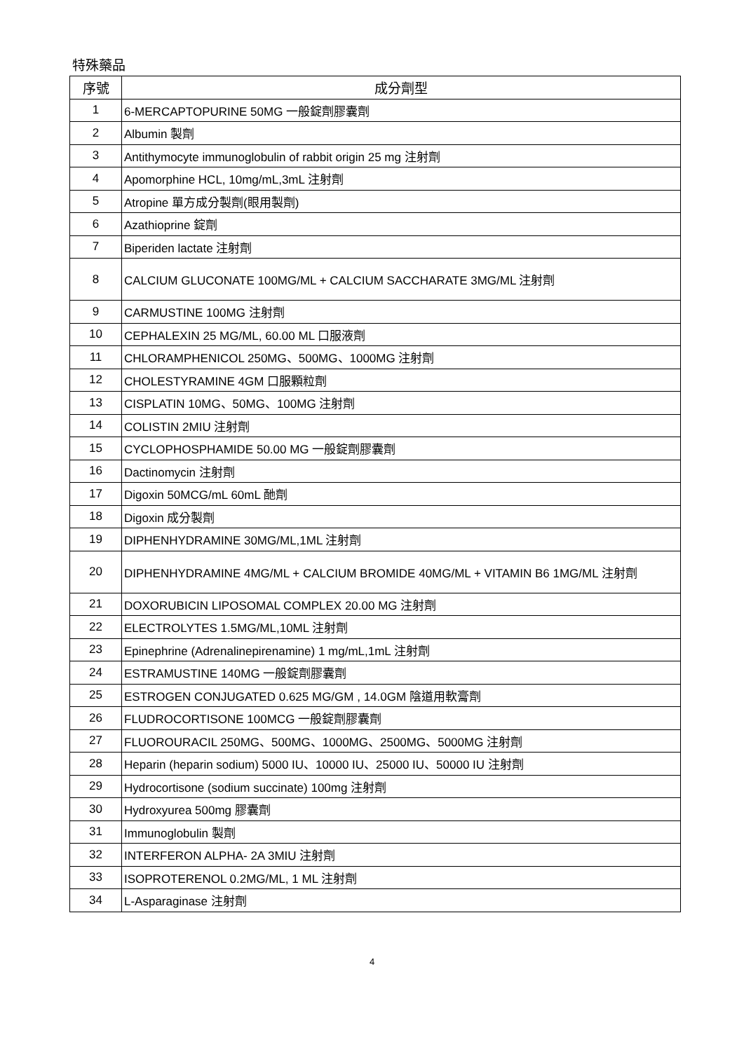特殊藥品
| 序號 | 成分劑型 |
| --- | --- |
| 1 | 6-MERCAPTOPURINE 50MG 一般錠劑膠囊劑 |
| 2 | Albumin 製劑 |
| 3 | Antithymocyte immunoglobulin of rabbit origin 25 mg 注射劑 |
| 4 | Apomorphine HCL, 10mg/mL,3mL 注射劑 |
| 5 | Atropine 單方成分製劑(眼用製劑) |
| 6 | Azathioprine 錠劑 |
| 7 | Biperiden lactate 注射劑 |
| 8 | CALCIUM GLUCONATE 100MG/ML + CALCIUM SACCHARATE 3MG/ML 注射劑 |
| 9 | CARMUSTINE 100MG 注射劑 |
| 10 | CEPHALEXIN 25 MG/ML, 60.00 ML 口服液劑 |
| 11 | CHLORAMPHENICOL 250MG、500MG、1000MG 注射劑 |
| 12 | CHOLESTYRAMINE 4GM 口服顆粒劑 |
| 13 | CISPLATIN 10MG、50MG、100MG 注射劑 |
| 14 | COLISTIN 2MIU 注射劑 |
| 15 | CYCLOPHOSPHAMIDE 50.00 MG 一般錠劑膠囊劑 |
| 16 | Dactinomycin 注射劑 |
| 17 | Digoxin 50MCG/mL 60mL 酏劑 |
| 18 | Digoxin 成分製劑 |
| 19 | DIPHENHYDRAMINE 30MG/ML,1ML 注射劑 |
| 20 | DIPHENHYDRAMINE 4MG/ML + CALCIUM BROMIDE 40MG/ML + VITAMIN B6 1MG/ML 注射劑 |
| 21 | DOXORUBICIN LIPOSOMAL COMPLEX 20.00 MG 注射劑 |
| 22 | ELECTROLYTES 1.5MG/ML,10ML 注射劑 |
| 23 | Epinephrine (Adrenalinepirenamine) 1 mg/mL,1mL 注射劑 |
| 24 | ESTRAMUSTINE 140MG 一般錠劑膠囊劑 |
| 25 | ESTROGEN CONJUGATED 0.625 MG/GM , 14.0GM 陰道用軟膏劑 |
| 26 | FLUDROCORTISONE 100MCG 一般錠劑膠囊劑 |
| 27 | FLUOROURACIL 250MG、500MG、1000MG、2500MG、5000MG 注射劑 |
| 28 | Heparin (heparin sodium) 5000 IU、10000 IU、25000 IU、50000 IU 注射劑 |
| 29 | Hydrocortisone (sodium succinate) 100mg 注射劑 |
| 30 | Hydroxyurea 500mg 膠囊劑 |
| 31 | Immunoglobulin 製劑 |
| 32 | INTERFERON ALPHA- 2A 3MIU 注射劑 |
| 33 | ISOPROTERENOL 0.2MG/ML, 1 ML 注射劑 |
| 34 | L-Asparaginase 注射劑 |
4